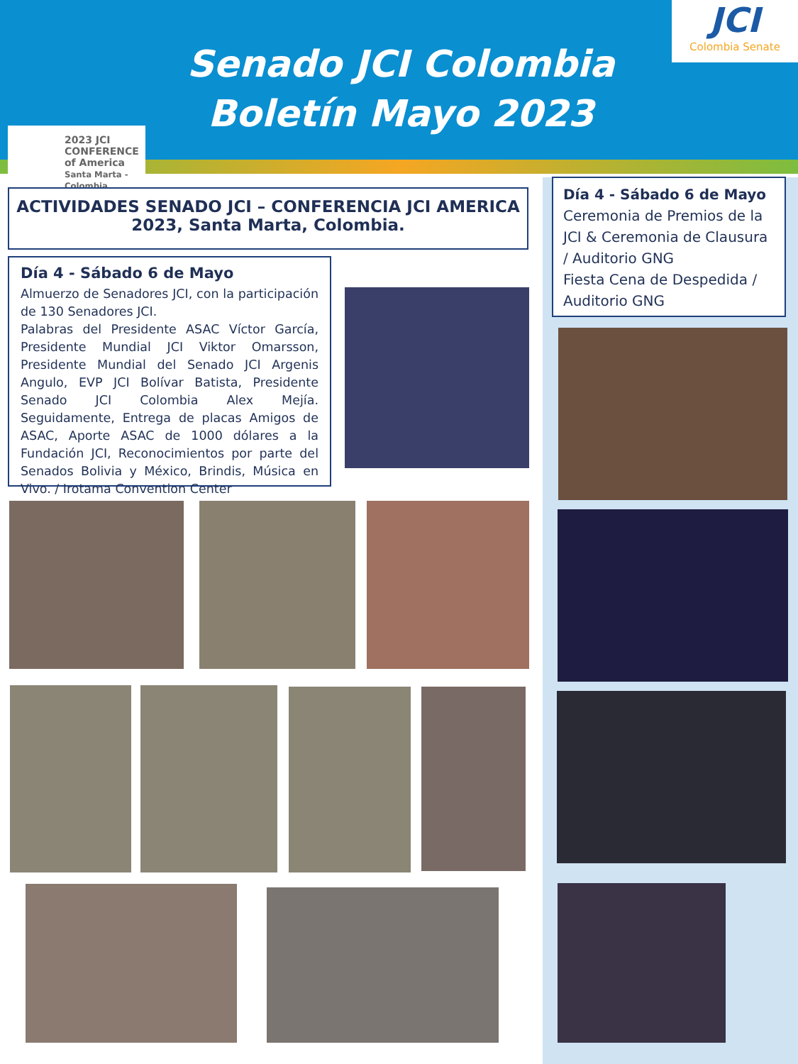Senado JCI Colombia
Boletín Mayo 2023
JCI
Colombia Senate
2023 JCI
CONFERENCE
of America
Santa Marta - Colombia
ACTIVIDADES SENADO JCI – CONFERENCIA JCI AMERICA 2023, Santa Marta, Colombia.
Día 4 - Sábado 6 de Mayo
Almuerzo de Senadores JCI, con la participación de 130 Senadores JCI.
Palabras del Presidente ASAC Víctor García, Presidente Mundial JCI Viktor Omarsson, Presidente Mundial del Senado JCI Argenis Angulo, EVP JCI Bolívar Batista, Presidente Senado JCI Colombia Alex Mejía. Seguidamente, Entrega de placas Amigos de ASAC, Aporte ASAC de 1000 dólares a la Fundación JCI, Reconocimientos por parte del Senados Bolivia y México, Brindis, Música en Vivo. / Irotama Convention Center
Día 4 - Sábado 6 de Mayo
Ceremonia de Premios de la JCI & Ceremonia de Clausura / Auditorio GNG
Fiesta Cena de Despedida / Auditorio GNG